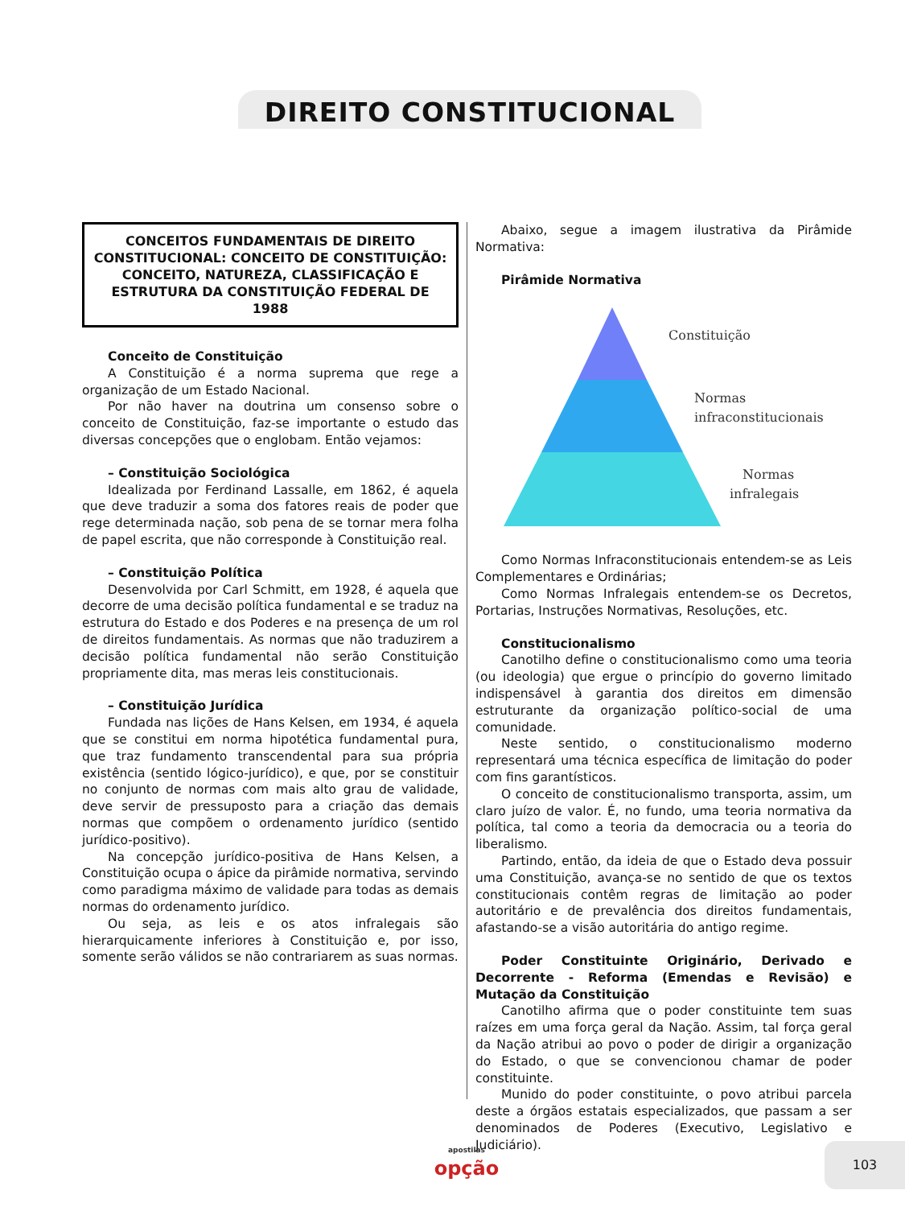DIREITO CONSTITUCIONAL
CONCEITOS FUNDAMENTAIS DE DIREITO CONSTITUCIONAL: CONCEITO DE CONSTITUIÇÃO: CONCEITO, NATUREZA, CLASSIFICAÇÃO E ESTRUTURA DA CONSTITUIÇÃO FEDERAL DE 1988
Conceito de Constituição
A Constituição é a norma suprema que rege a organização de um Estado Nacional.
Por não haver na doutrina um consenso sobre o conceito de Constituição, faz-se importante o estudo das diversas concepções que o englobam. Então vejamos:
– Constituição Sociológica
Idealizada por Ferdinand Lassalle, em 1862, é aquela que deve traduzir a soma dos fatores reais de poder que rege determinada nação, sob pena de se tornar mera folha de papel escrita, que não corresponde à Constituição real.
– Constituição Política
Desenvolvida por Carl Schmitt, em 1928, é aquela que decorre de uma decisão política fundamental e se traduz na estrutura do Estado e dos Poderes e na presença de um rol de direitos fundamentais. As normas que não traduzirem a decisão política fundamental não serão Constituição propriamente dita, mas meras leis constitucionais.
– Constituição Jurídica
Fundada nas lições de Hans Kelsen, em 1934, é aquela que se constitui em norma hipotética fundamental pura, que traz fundamento transcendental para sua própria existência (sentido lógico-jurídico), e que, por se constituir no conjunto de normas com mais alto grau de validade, deve servir de pressuposto para a criação das demais normas que compõem o ordenamento jurídico (sentido jurídico-positivo).
Na concepção jurídico-positiva de Hans Kelsen, a Constituição ocupa o ápice da pirâmide normativa, servindo como paradigma máximo de validade para todas as demais normas do ordenamento jurídico.
Ou seja, as leis e os atos infralegais são hierarquicamente inferiores à Constituição e, por isso, somente serão válidos se não contrariarem as suas normas.
Abaixo, segue a imagem ilustrativa da Pirâmide Normativa:
Pirâmide Normativa
Constituição
Normas
infraconstitucionais
Normas
infralegais
Como Normas Infraconstitucionais entendem-se as Leis Complementares e Ordinárias;
Como Normas Infralegais entendem-se os Decretos, Portarias, Instruções Normativas, Resoluções, etc.
Constitucionalismo
Canotilho define o constitucionalismo como uma teoria (ou ideologia) que ergue o princípio do governo limitado indispensável à garantia dos direitos em dimensão estruturante da organização político-social de uma comunidade.
Neste sentido, o constitucionalismo moderno representará uma técnica específica de limitação do poder com fins garantísticos.
O conceito de constitucionalismo transporta, assim, um claro juízo de valor. É, no fundo, uma teoria normativa da política, tal como a teoria da democracia ou a teoria do liberalismo.
Partindo, então, da ideia de que o Estado deva possuir uma Constituição, avança-se no sentido de que os textos constitucionais contêm regras de limitação ao poder autoritário e de prevalência dos direitos fundamentais, afastando-se a visão autoritária do antigo regime.
Poder Constituinte Originário, Derivado e Decorrente - Reforma (Emendas e Revisão) e Mutação da Constituição
Canotilho afirma que o poder constituinte tem suas raízes em uma força geral da Nação. Assim, tal força geral da Nação atribui ao povo o poder de dirigir a organização do Estado, o que se convencionou chamar de poder constituinte.
Munido do poder constituinte, o povo atribui parcela deste a órgãos estatais especializados, que passam a ser denominados de Poderes (Executivo, Legislativo e Judiciário).
apostilas
opção
103